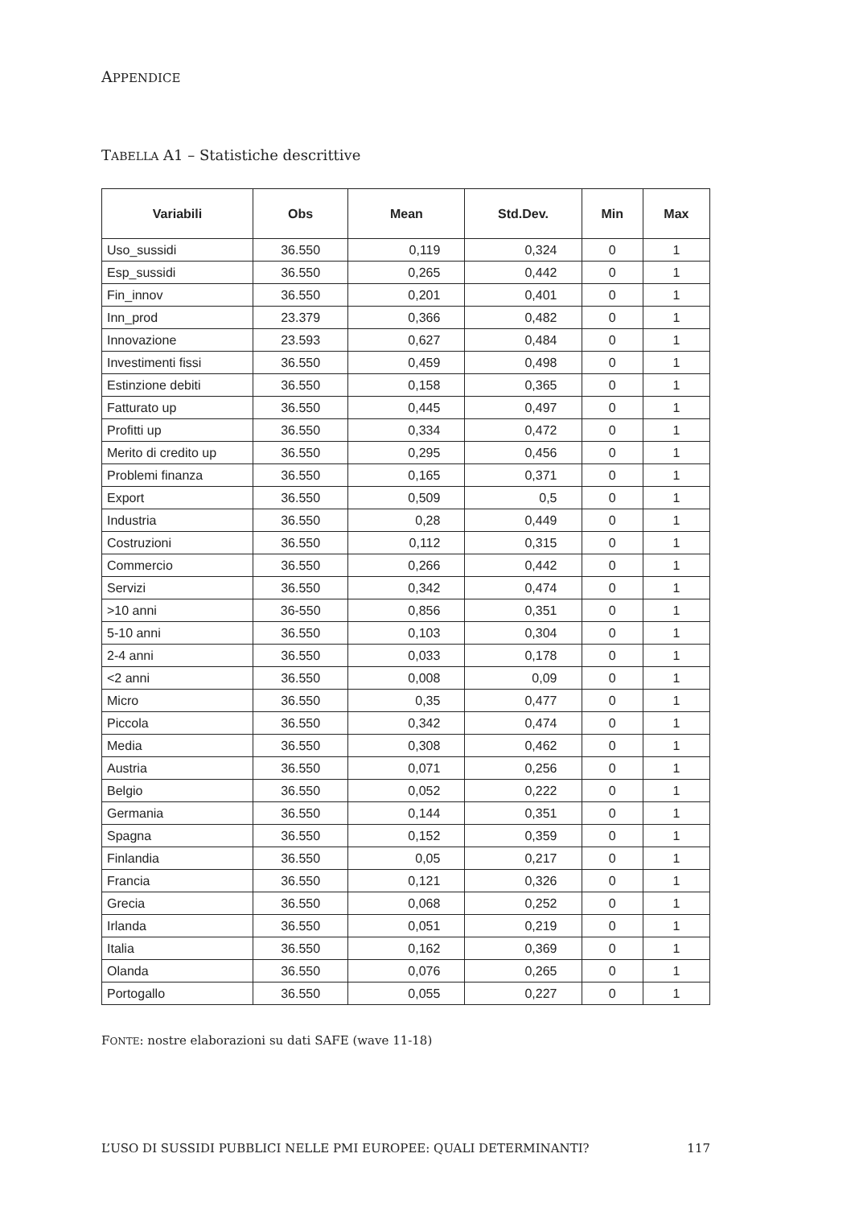APPENDICE
TABELLA A1 – Statistiche descrittive
| Variabili | Obs | Mean | Std.Dev. | Min | Max |
| --- | --- | --- | --- | --- | --- |
| Uso_sussidi | 36.550 | 0,119 | 0,324 | 0 | 1 |
| Esp_sussidi | 36.550 | 0,265 | 0,442 | 0 | 1 |
| Fin_innov | 36.550 | 0,201 | 0,401 | 0 | 1 |
| Inn_prod | 23.379 | 0,366 | 0,482 | 0 | 1 |
| Innovazione | 23.593 | 0,627 | 0,484 | 0 | 1 |
| Investimenti fissi | 36.550 | 0,459 | 0,498 | 0 | 1 |
| Estinzione debiti | 36.550 | 0,158 | 0,365 | 0 | 1 |
| Fatturato up | 36.550 | 0,445 | 0,497 | 0 | 1 |
| Profitti up | 36.550 | 0,334 | 0,472 | 0 | 1 |
| Merito di credito up | 36.550 | 0,295 | 0,456 | 0 | 1 |
| Problemi finanza | 36.550 | 0,165 | 0,371 | 0 | 1 |
| Export | 36.550 | 0,509 | 0,5 | 0 | 1 |
| Industria | 36.550 | 0,28 | 0,449 | 0 | 1 |
| Costruzioni | 36.550 | 0,112 | 0,315 | 0 | 1 |
| Commercio | 36.550 | 0,266 | 0,442 | 0 | 1 |
| Servizi | 36.550 | 0,342 | 0,474 | 0 | 1 |
| >10 anni | 36-550 | 0,856 | 0,351 | 0 | 1 |
| 5-10 anni | 36.550 | 0,103 | 0,304 | 0 | 1 |
| 2-4 anni | 36.550 | 0,033 | 0,178 | 0 | 1 |
| <2 anni | 36.550 | 0,008 | 0,09 | 0 | 1 |
| Micro | 36.550 | 0,35 | 0,477 | 0 | 1 |
| Piccola | 36.550 | 0,342 | 0,474 | 0 | 1 |
| Media | 36.550 | 0,308 | 0,462 | 0 | 1 |
| Austria | 36.550 | 0,071 | 0,256 | 0 | 1 |
| Belgio | 36.550 | 0,052 | 0,222 | 0 | 1 |
| Germania | 36.550 | 0,144 | 0,351 | 0 | 1 |
| Spagna | 36.550 | 0,152 | 0,359 | 0 | 1 |
| Finlandia | 36.550 | 0,05 | 0,217 | 0 | 1 |
| Francia | 36.550 | 0,121 | 0,326 | 0 | 1 |
| Grecia | 36.550 | 0,068 | 0,252 | 0 | 1 |
| Irlanda | 36.550 | 0,051 | 0,219 | 0 | 1 |
| Italia | 36.550 | 0,162 | 0,369 | 0 | 1 |
| Olanda | 36.550 | 0,076 | 0,265 | 0 | 1 |
| Portogallo | 36.550 | 0,055 | 0,227 | 0 | 1 |
FONTE: nostre elaborazioni su dati SAFE (wave 11-18)
L’USO DI SUSSIDI PUBBLICI NELLE PMI EUROPEE: QUALI DETERMINANTI? 117